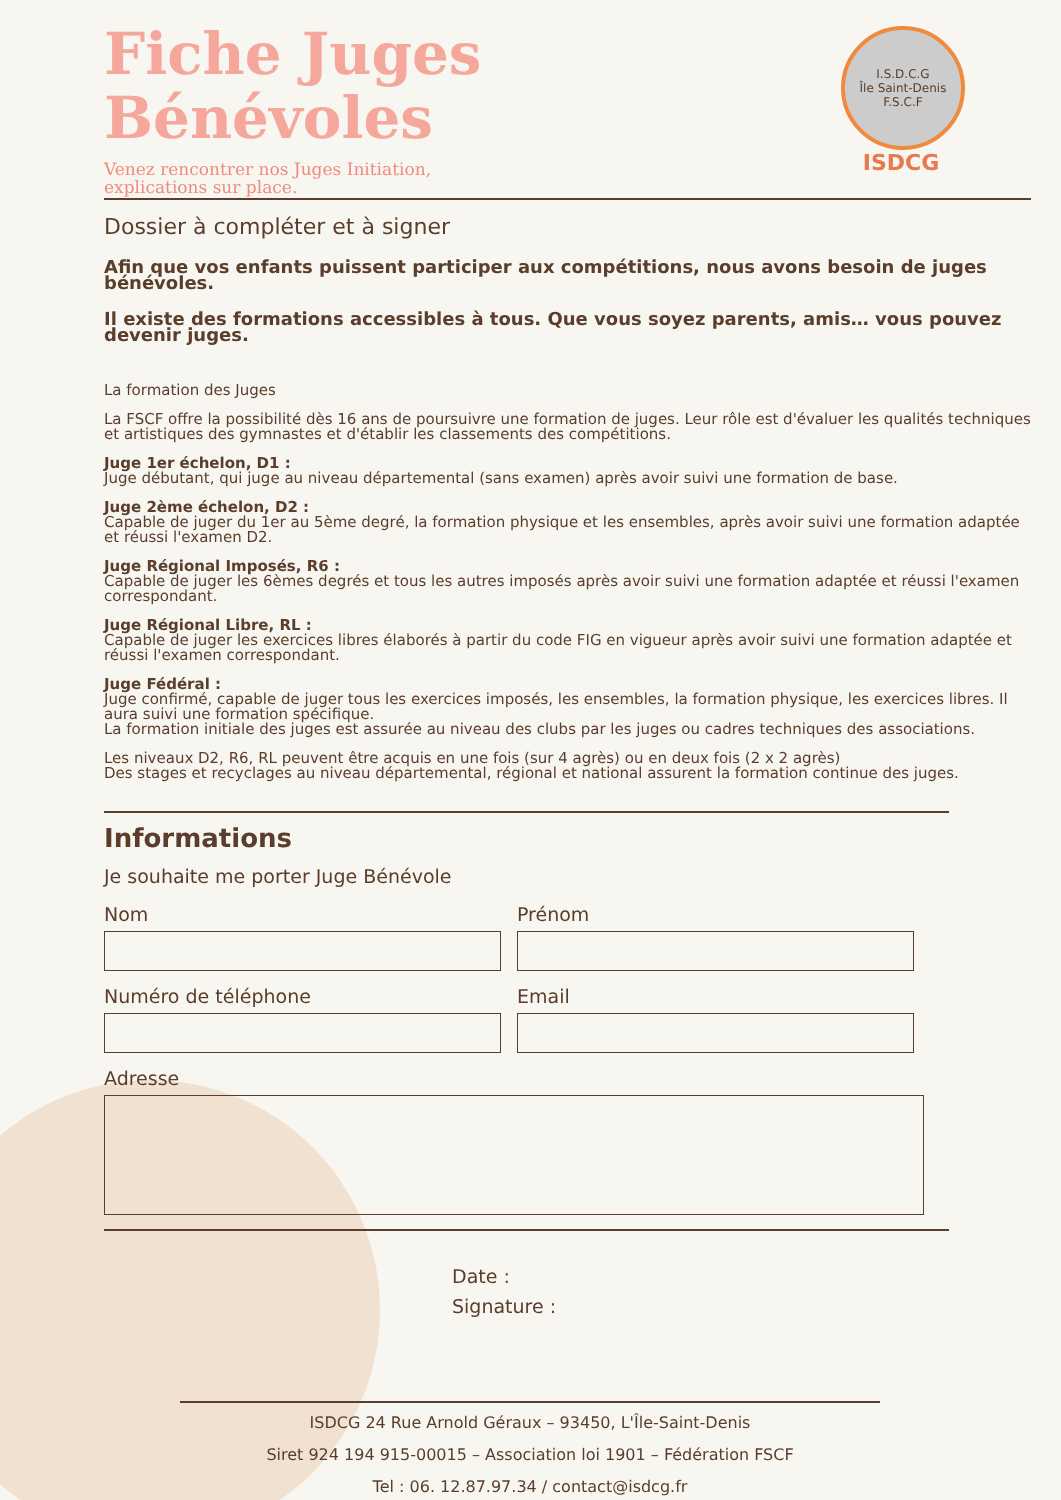Fiche Juges
Bénévoles
Venez rencontrer nos Juges Initiation,
explications sur place.
I.S.D.C.G
Île Saint-Denis F.S.C.F
ISDCG
Dossier à compléter et à signer
Afin que vos enfants puissent participer aux compétitions, nous avons besoin de juges bénévoles.
Il existe des formations accessibles à tous. Que vous soyez parents, amis… vous pouvez devenir juges.
La formation des Juges
La FSCF offre la possibilité dès 16 ans de poursuivre une formation de juges. Leur rôle est d'évaluer les qualités techniques et artistiques des gymnastes et d'établir les classements des compétitions.
Juge 1er échelon, D1 :
Juge débutant, qui juge au niveau départemental (sans examen) après avoir suivi une formation de base.
Juge 2ème échelon, D2 :
Capable de juger du 1er au 5ème degré, la formation physique et les ensembles, après avoir suivi une formation adaptée et réussi l'examen D2.
Juge Régional Imposés, R6 :
Capable de juger les 6èmes degrés et tous les autres imposés après avoir suivi une formation adaptée et réussi l'examen correspondant.
Juge Régional Libre, RL :
Capable de juger les exercices libres élaborés à partir du code FIG en vigueur après avoir suivi une formation adaptée et réussi l'examen correspondant.
Juge Fédéral :
Juge confirmé, capable de juger tous les exercices imposés, les ensembles, la formation physique, les exercices libres. Il aura suivi une formation spécifique.
La formation initiale des juges est assurée au niveau des clubs par les juges ou cadres techniques des associations.
Les niveaux D2, R6, RL peuvent être acquis en une fois (sur 4 agrès) ou en deux fois (2 x 2 agrès)
Des stages et recyclages au niveau départemental, régional et national assurent la formation continue des juges.
Informations
Je souhaite me porter Juge Bénévole
Nom Prénom
Numéro de téléphone Email
Adresse
Date :
Signature :
ISDCG 24 Rue Arnold Géraux – 93450, L'Île-Saint-Denis
Siret 924 194 915-00015 – Association loi 1901 – Fédération FSCF
Tel : 06. 12.87.97.34 / contact@isdcg.fr